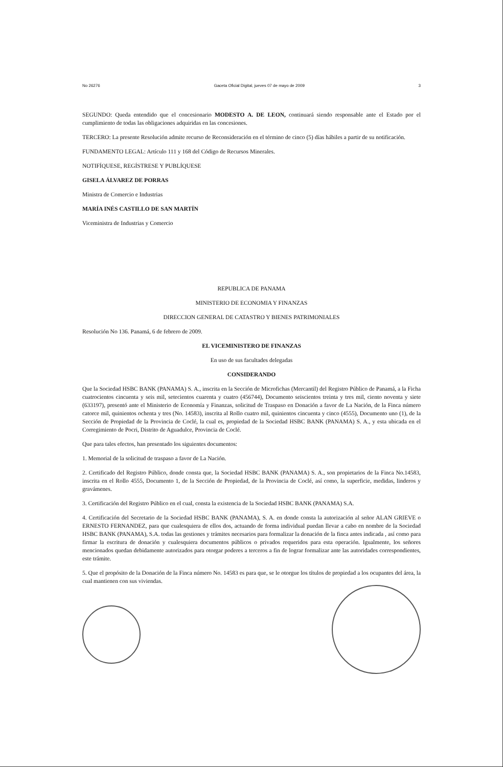No 26276 Gaceta Oficial Digital, jueves 07 de mayo de 2009 3
SEGUNDO: Queda entendido que el concesionario MODESTO A. DE LEON, continuará siendo responsable ante el Estado por el cumplimiento de todas las obligaciones adquiridas en las concesiones.
TERCERO: La presente Resolución admite recurso de Reconsideración en el término de cinco (5) días hábiles a partir de su notificación.
FUNDAMENTO LEGAL: Artículo 111 y 168 del Código de Recursos Minerales.
NOTIFÍQUESE, REGÍSTRESE Y PUBLÍQUESE
GISELA ÁLVAREZ DE PORRAS
Ministra de Comercio e Industrias
MARÍA INÉS CASTILLO DE SAN MARTÍN
Viceministra de Industrias y Comercio
REPUBLICA DE PANAMA
MINISTERIO DE ECONOMIA Y FINANZAS
DIRECCION GENERAL DE CATASTRO Y BIENES PATRIMONIALES
Resolución No 136. Panamá, 6 de febrero de 2009.
EL VICEMINISTERO DE FINANZAS
En uso de sus facultades delegadas
CONSIDERANDO
Que la Sociedad HSBC BANK (PANAMA) S. A., inscrita en la Sección de Microfichas (Mercantil) del Registro Público de Panamá, a la Ficha cuatrocientos cincuenta y seis mil, setecientos cuarenta y cuatro (456744), Documento seiscientos treinta y tres mil, ciento noventa y siete (633197), presentó ante el Ministerio de Economía y Finanzas, solicitud de Traspaso en Donación a favor de La Nación, de la Finca número catorce mil, quinientos ochenta y tres (No. 14583), inscrita al Rollo cuatro mil, quinientos cincuenta y cinco (4555), Documento uno (1), de la Sección de Propiedad de la Provincia de Coclé, la cual es, propiedad de la Sociedad HSBC BANK (PANAMA) S. A., y esta ubicada en el Corregimiento de Pocri, Distrito de Aguadulce, Provincia de Coclé.
Que para tales efectos, han presentado los siguientes documentos:
1. Memorial de la solicitud de traspaso a favor de La Nación.
2. Certificado del Registro Público, donde consta que, la Sociedad HSBC BANK (PANAMA) S. A., son propietarios de la Finca No.14583, inscrita en el Rollo 4555, Documento 1, de la Sección de Propiedad, de la Provincia de Coclé, así como, la superficie, medidas, linderos y gravámenes.
3. Certificación del Registro Público en el cual, consta la existencia de la Sociedad HSBC BANK (PANAMA) S.A.
4. Certificación del Secretario de la Sociedad HSBC BANK (PANAMA), S. A. en donde consta la autorización al señor ALAN GRIEVE o ERNESTO FERNANDEZ, para que cualesquiera de ellos dos, actuando de forma individual puedan llevar a cabo en nombre de la Sociedad HSBC BANK (PANAMA), S.A. todas las gestiones y trámites necesarios para formalizar la donación de la finca antes indicada , así como para firmar la escritura de donación y cualesquiera documentos públicos o privados requeridos para esta operación. Igualmente, los señores mencionados quedan debidamente autorizados para otorgar poderes a terceros a fin de lograr formalizar ante las autoridades correspondientes, este trámite.
5. Que el propósito de la Donación de la Finca número No. 14583 es para que, se le otorgue los títulos de propiedad a los ocupantes del área, la cual mantienen con sus viviendas.